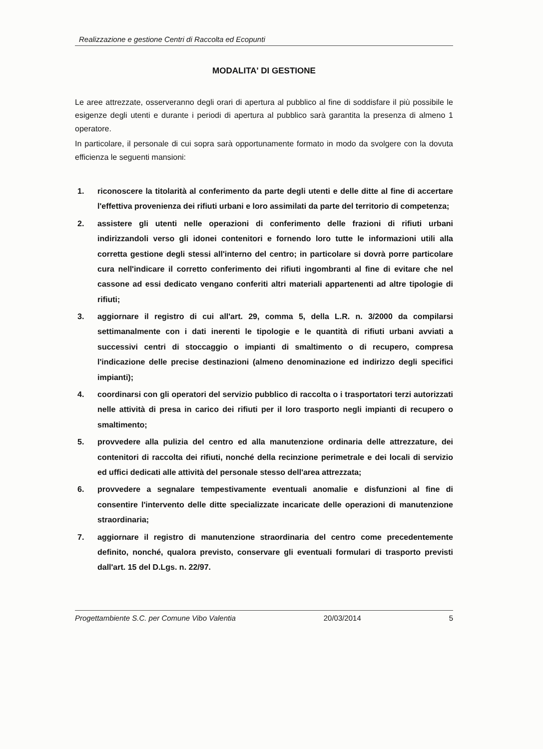Realizzazione e gestione Centri di Raccolta ed Ecopunti
MODALITA' DI GESTIONE
Le aree attrezzate, osserveranno degli orari di apertura al pubblico al fine di soddisfare il più possibile le esigenze degli utenti e durante i periodi di apertura al pubblico sarà garantita la presenza di almeno 1 operatore.
In particolare, il personale di cui sopra sarà opportunamente formato in modo da svolgere con la dovuta efficienza le seguenti mansioni:
1. riconoscere la titolarità al conferimento da parte degli utenti e delle ditte al fine di accertare l'effettiva provenienza dei rifiuti urbani e loro assimilati da parte del territorio di competenza;
2. assistere gli utenti nelle operazioni di conferimento delle frazioni di rifiuti urbani indirizzandoli verso gli idonei contenitori e fornendo loro tutte le informazioni utili alla corretta gestione degli stessi all'interno del centro; in particolare si dovrà porre particolare cura nell'indicare il corretto conferimento dei rifiuti ingombranti al fine di evitare che nel cassone ad essi dedicato vengano conferiti altri materiali appartenenti ad altre tipologie di rifiuti;
3. aggiornare il registro di cui all'art. 29, comma 5, della L.R. n. 3/2000 da compilarsi settimanalmente con i dati inerenti le tipologie e le quantità di rifiuti urbani avviati a successivi centri di stoccaggio o impianti di smaltimento o di recupero, compresa l'indicazione delle precise destinazioni (almeno denominazione ed indirizzo degli specifici impianti);
4. coordinarsi con gli operatori del servizio pubblico di raccolta o i trasportatori terzi autorizzati nelle attività di presa in carico dei rifiuti per il loro trasporto negli impianti di recupero o smaltimento;
5. provvedere alla pulizia del centro ed alla manutenzione ordinaria delle attrezzature, dei contenitori di raccolta dei rifiuti, nonché della recinzione perimetrale e dei locali di servizio ed uffici dedicati alle attività del personale stesso dell'area attrezzata;
6. provvedere a segnalare tempestivamente eventuali anomalie e disfunzioni al fine di consentire l'intervento delle ditte specializzate incaricate delle operazioni di manutenzione straordinaria;
7. aggiornare il registro di manutenzione straordinaria del centro come precedentemente definito, nonché, qualora previsto, conservare gli eventuali formulari di trasporto previsti dall'art. 15 del D.Lgs. n. 22/97.
Progettambiente S.C. per Comune Vibo Valentia 20/03/2014 5